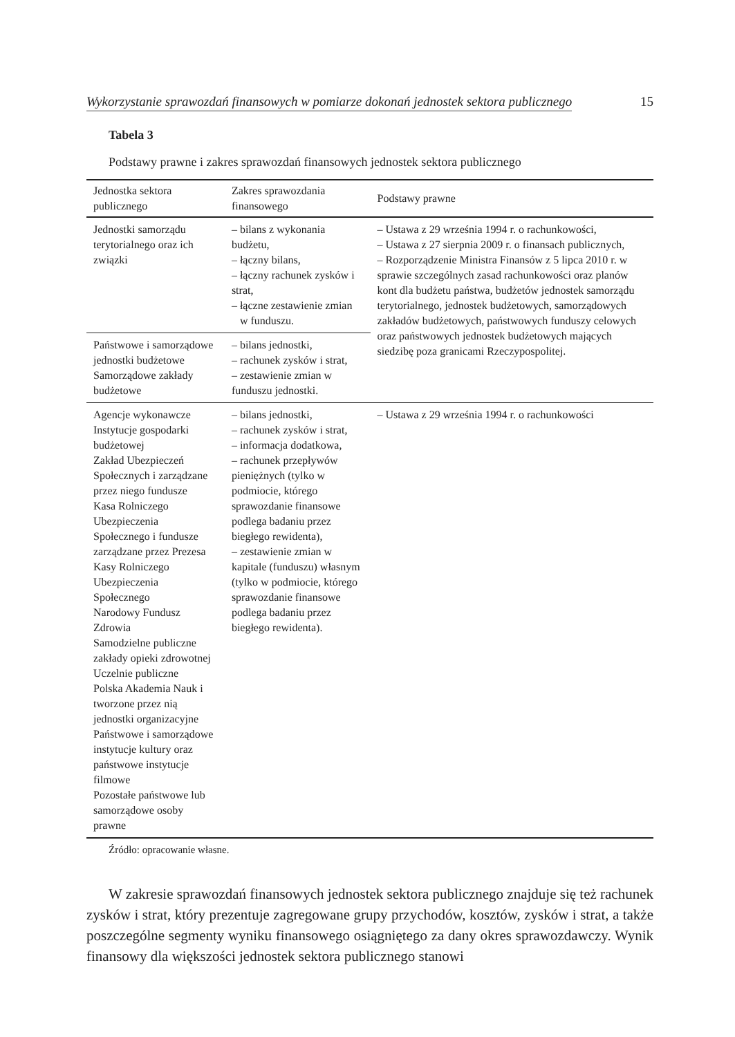Wykorzystanie sprawozdań finansowych w pomiarze dokonań jednostek sektora publicznego 15
Tabela 3
Podstawy prawne i zakres sprawozdań finansowych jednostek sektora publicznego
| Jednostka sektora publicznego | Zakres sprawozdania finansowego | Podstawy prawne |
| --- | --- | --- |
| Jednostki samorządu terytorialnego oraz ich związki | – bilans z wykonania budżetu, – łączny bilans, – łączny rachunek zysków i strat, – łączne zestawienie zmian w funduszu. | – Ustawa z 29 września 1994 r. o rachunkowości, – Ustawa z 27 sierpnia 2009 r. o finansach publicznych, – Rozporządzenie Ministra Finansów z 5 lipca 2010 r. w sprawie szczególnych zasad rachunkowości oraz planów kont dla budżetu państwa, budżetów jednostek samorządu terytorialnego, jednostek budżetowych, samorządowych zakładów budżetowych, państwowych funduszy celowych oraz państwowych jednostek budżetowych mających siedzibę poza granicami Rzeczypospolitej. |
| Państwowe i samorządowe jednostki budżetowe Samorządowe zakłady budżetowe | – bilans jednostki, – rachunek zysków i strat, – zestawienie zmian w funduszu jednostki. | |
| Agencje wykonawcze Instytucje gospodarki budżetowej Zakład Ubezpieczeń Społecznych i zarządzane przez niego fundusze Kasa Rolniczego Ubezpieczenia Społecznego i fundusze zarządzane przez Prezesa Kasy Rolniczego Ubezpieczenia Społecznego Narodowy Fundusz Zdrowia Samodzielne publiczne zakłady opieki zdrowotnej Uczelnie publiczne Polska Akademia Nauk i tworzone przez nią jednostki organizacyjne Państwowe i samorządowe instytucje kultury oraz państwowe instytucje filmowe Pozostałe państwowe lub samorządowe osoby prawne | – bilans jednostki, – rachunek zysków i strat, – informacja dodatkowa, – rachunek przepływów pieniężnych (tylko w podmiocie, którego sprawozdanie finansowe podlega badaniu przez biegłego rewidenta), – zestawienie zmian w kapitale (funduszu) własnym (tylko w podmiocie, którego sprawozdanie finansowe podlega badaniu przez biegłego rewidenta). | – Ustawa z 29 września 1994 r. o rachunkowości |
Źródło: opracowanie własne.
W zakresie sprawozdań finansowych jednostek sektora publicznego znajduje się też rachunek zysków i strat, który prezentuje zagregowane grupy przychodów, kosztów, zysków i strat, a także poszczególne segmenty wyniku finansowego osiągniętego za dany okres sprawozdawczy. Wynik finansowy dla większości jednostek sektora publicznego stanowi